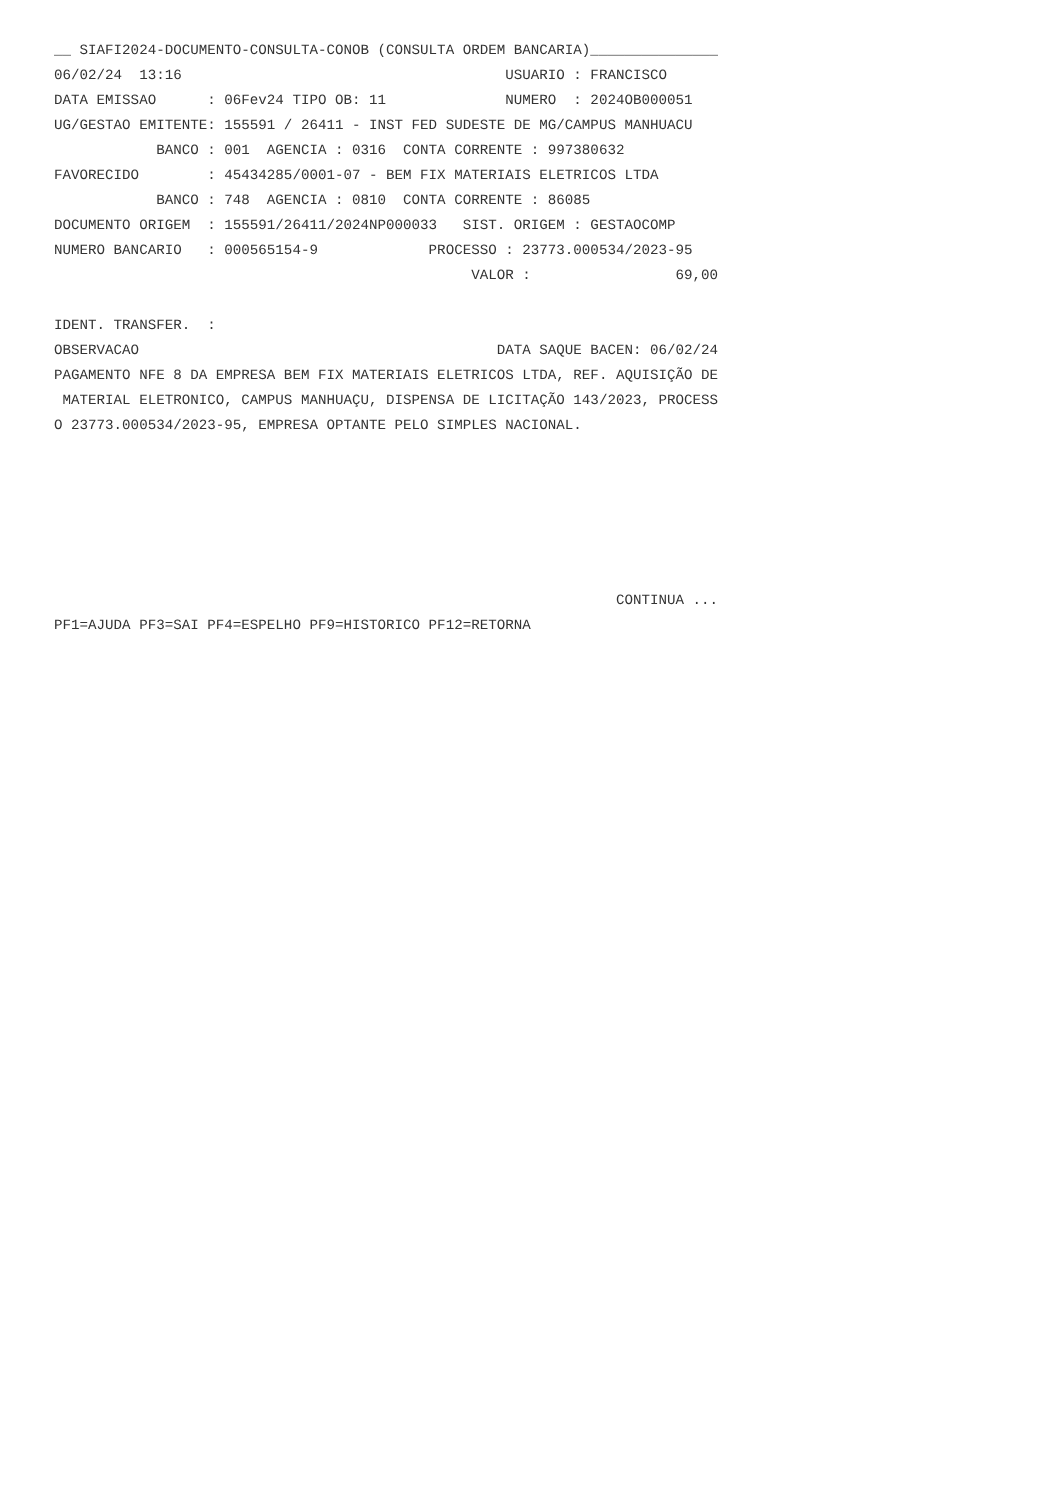__ SIAFI2024-DOCUMENTO-CONSULTA-CONOB (CONSULTA ORDEM BANCARIA)_______________
06/02/24  13:16                                      USUARIO : FRANCISCO
DATA EMISSAO      : 06Fev24 TIPO OB: 11              NUMERO  : 2024OB000051
UG/GESTAO EMITENTE: 155591 / 26411 - INST FED SUDESTE DE MG/CAMPUS MANHUACU
            BANCO : 001  AGENCIA : 0316  CONTA CORRENTE : 997380632
FAVORECIDO        : 45434285/0001-07 - BEM FIX MATERIAIS ELETRICOS LTDA
            BANCO : 748  AGENCIA : 0810  CONTA CORRENTE : 86085
DOCUMENTO ORIGEM  : 155591/26411/2024NP000033   SIST. ORIGEM : GESTAOCOMP
NUMERO BANCARIO   : 000565154-9             PROCESSO : 23773.000534/2023-95
                                                 VALOR :                 69,00

IDENT. TRANSFER.  :
OBSERVACAO                                          DATA SAQUE BACEN: 06/02/24
PAGAMENTO NFE 8 DA EMPRESA BEM FIX MATERIAIS ELETRICOS LTDA, REF. AQUISIÇÃO DE
 MATERIAL ELETRONICO, CAMPUS MANHUAÇU, DISPENSA DE LICITAÇÃO 143/2023, PROCESS
O 23773.000534/2023-95, EMPRESA OPTANTE PELO SIMPLES NACIONAL.






                                                                  CONTINUA ...
PF1=AJUDA PF3=SAI PF4=ESPELHO PF9=HISTORICO PF12=RETORNA